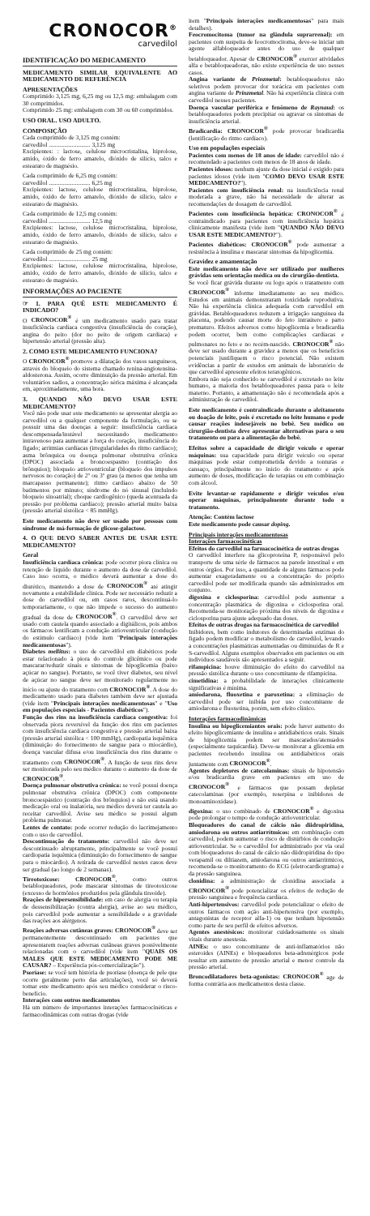CRONOCOR<sup>®</sup>
carvedilol
IDENTIFICAÇÃO DO MEDICAMENTO
MEDICAMENTO SIMILAR EQUIVALENTE AO MEDICAMENTO DE REFERÊNCIA
APRESENTAÇÕES
Comprimido 3,125 mg, 6,25 mg ou 12,5 mg: embalagem com 30 comprimidos.
Comprimido 25 mg: embalagem com 30 ou 60 comprimidos.
USO ORAL. USO ADULTO.
COMPOSIÇÃO
Cada comprimido de 3,125 mg contém:
carvedilol ........................... 3,125 mg
Excipientes: : lactose, celulose microcristalina, hiprolose, amido, óxido de ferro amarelo, dióxido de silício, talco e estearato de magnésio.
Cada comprimido de 6,25 mg contém:
carvedilol ........................... 6,25 mg
Excipientes: lactose, celulose microcristalina, hiprolose, amido, óxido de ferro amarelo, dióxido de silício, talco e estearato de magnésio.
Cada comprimido de 12,5 mg contém:
carvedilol ........................... 12,5 mg
Excipientes: lactose, celulose microcristalina, hiprolose, amido, óxido de ferro amarelo, dióxido de silício, talco e estearato de magnésio.
Cada comprimido de 25 mg contém:
carvedilol ........................... 25 mg
Excipientes: lactose, celulose microcristalina, hiprolose, amido, óxido de ferro amarelo, dióxido de silício, talco e estearato de magnésio.
INFORMAÇÕES AO PACIENTE
☞ 1. PARA QUÊ ESTE MEDICAMENTO É INDICADO?
O CRONOCOR<sup>®</sup> é um medicamento usado para tratar insuficiência cardíaca congestiva (insuficiência do coração), angina do peito (dor no peito de origem cardíaca) e hipertensão arterial (pressão alta).
2. COMO ESTE MEDICAMENTO FUNCIONA?
O CRONOCOR<sup>®</sup> promove a dilatação dos vasos sanguíneos, através do bloqueio do sistema chamado renina-angiotensina-aldosterona. Assim, ocorre diminuição da pressão arterial. Em voluntários sadios, a concentração sérica máxima é alcançada em, aproximadamente, uma hora.
3. QUANDO NÃO DEVO USAR ESTE MEDICAMENTO?
Você não pode usar este medicamento se apresentar alergia ao carvedilol ou a qualquer componente da formulação, ou se possuir uma das doenças a seguir: insuficiência cardíaca descompensada/instável necessitando medicamento intravenoso para aumentar a força do coração, insuficiência do fígado; arritmias cardíacas (irregularidades do ritmo cardíaco); asma brônquica ou doença pulmonar obstrutiva crônica (DPOC) associada a broncoespasmo (contração dos brônquios); bloqueio atrioventricular (bloqueio dos impulsos nervosos no coração) de 2º ou 3º grau (a menos que tenha um marcapasso permanente); ritmo cardíaco abaixo de 50 batimentos por minuto; síndrome do nó sinusal (incluindo bloqueio sinoatrial); choque cardiogênico (queda acentuada da pressão por problema cardíaco); pressão arterial muito baixa (pressão arterial sistólica < 85 mmHg).
Este medicamento não deve ser usado por pessoas com síndrome de má-formação de glicose-galactose.
4. O QUE DEVO SABER ANTES DE USAR ESTE MEDICAMENTO?
Geral
Insuficiência cardíaca crônica: pode ocorrer piora clínica ou retenção de líquido durante o aumento da dose de carvedilol. Caso isso ocorra, o médico deverá aumentar a dose do diurético, mantendo a dose de CRONOCOR<sup>®</sup> até atingir novamente a estabilidade clínica. Pode ser necessário reduzir a dose do carvedilol ou, em casos raros, descontinuá-lo temporariamente, o que não impede o sucesso do aumento gradual da dose de CRONOCOR<sup>®</sup>. O carvedilol deve ser usado com cautela quando associado a digitálicos, pois ambos os fármacos lentificam a condução atrioventricular (condução do estímulo cardíaco) (vide item "Principais interações medicamentosas").
Diabetes mellitus: o uso de carvedilol em diabéticos pode estar relacionado à piora do controle glicêmico ou pode mascarar/reduzir sinais e sintomas de hipoglicemia (baixo açúcar no sangue). Portanto, se você tiver diabetes, seu nível de açúcar no sangue deve ser monitorado regularmente no início ou ajuste do tratamento com CRONOCOR<sup>®</sup>. A dose do medicamento usado para diabetes também deve ser ajustada (vide item "Principais interações medicamentosas" e "Uso em populações especiais - Pacientes diabéticos").
Função dos rins na insuficiência cardíaca congestiva: foi observada piora reversível da função dos rins em pacientes com insuficiência cardíaca congestiva e pressão arterial baixa (pressão arterial sistólica < 100 mmHg), cardiopatia isquêmica (diminuição do fornecimento de sangue para o miocárdio), doença vascular difusa e/ou insuficiência dos rins durante o tratamento com CRONOCOR<sup>®</sup>. A função de seus rins deve ser monitorada pelo seu médico durante o aumento da dose de CRONOCOR<sup>®</sup>.
Doença pulmonar obstrutiva crônica: se você possui doença pulmonar obstrutiva crônica (DPOC) com componente broncoespástico (contração dos brônquios) e não está usando medicação oral ou inalatória, seu médico deverá ter cautela ao receitar carvedilol. Avise seu médico se possui algum problema pulmonar.
Lentes de contato: pode ocorrer redução do lacrimejamento com o uso de carvedilol.
Descontinuação do tratamento: carvedilol não deve ser descontinuado abruptamente, principalmente se você possui cardiopatia isquêmica (diminuição do fornecimento de sangue para o miocárdio). A retirada de carvedilol nestes casos deve ser gradual (ao longo de 2 semanas).
Tireotoxicose: CRONOCOR<sup>®</sup>, como outros betabloqueadores, pode mascarar sintomas de tireotoxicose (excesso de hormônios produzidos pela glândula tireoide).
Reações de hipersensibilidade: em caso de alergia ou terapia de dessensibilização (contra alergia), avise ao seu médico, pois carvedilol pode aumentar a sensibilidade e a gravidade das reações aos alérgenos.
Reações adversas cutâneas graves: CRONOCOR<sup>®</sup> deve ser permanentemente descontinuado em pacientes que apresentarem reações adversas cutâneas graves possivelmente relacionadas com o carvedilol (vide item "QUAIS OS MALES QUE ESTE MEDICAMENTO PODE ME CAUSAR? – Experiência pós-comercialização").
Psoríase: se você tem história de psoríase (doença de pele que ocorre geralmente perto das articulações), você só deverá tomar este medicamento após seu médico considerar o risco-benefício.
Interações com outros medicamentos
Há um número de importantes interações farmacocinéticas e farmacodinâmicas com outras drogas (vide
item "Principais interações medicamentosas" para mais detalhes).
Feocromocitoma (tumor na glândula suprarrenal): em pacientes com suspeita de feocromocitoma, deve-se iniciar um agente alfabloqueador antes do uso de qualquer betabloqueador. Apesar de CRONOCOR<sup>®</sup> exercer atividades alfa e betabloqueadoras, não existe experiência de uso nesses casos.
Angina variante de Prinzmetal: betabloqueadores não seletivos podem provocar dor torácica em pacientes com angina variante de Prinzmetal. Não há experiência clínica com carvedilol nesses pacientes.
Doença vascular periférica e fenômeno de Raynaud: os betabloqueadores podem precipitar ou agravar os sintomas de insuficiência arterial.
Bradicardia: CRONOCOR<sup>®</sup> pode provocar bradicardia (lentificação do ritmo cardíaco).
Uso em populações especiais
Pacientes com menos de 18 anos de idade: carvedilol não é recomendado a pacientes com menos de 18 anos de idade.
Pacientes idosos: nenhum ajuste da dose inicial é exigido para pacientes idosos (vide item "COMO DEVO USAR ESTE MEDICAMENTO?").
Pacientes com insuficiência renal: na insuficiência renal moderada a grave, não há necessidade de alterar as recomendações de dosagem de carvedilol.
Pacientes com insuficiência hepática: CRONOCOR<sup>®</sup> é contraindicado para pacientes com insuficiência hepática clinicamente manifesta (vide item "QUANDO NÃO DEVO USAR ESTE MEDICAMENTO?").
Pacientes diabéticos: CRONOCOR<sup>®</sup> pode aumentar a resistência à insulina e mascarar sintomas da hipoglicemia.
Gravidez e amamentação
Este medicamento não deve ser utilizado por mulheres grávidas sem orientação médica ou do cirurgião-dentista.
Se você ficar grávida durante ou logo após o tratamento com CRONOCOR<sup>®</sup> informe imediatamente ao seu médico. Estudos em animais demonstraram toxicidade reprodutiva. Não há experiência clínica adequada com carvedilol em grávidas. Betabloqueadores reduzem a irrigação sanguínea da placenta, podendo causar morte do feto intraútero e parto prematuro. Efeitos adversos como hipoglicemia e bradicardia podem ocorrer, bem como complicações cardíacas e pulmonares no feto e no recém-nascido. CRONOCOR<sup>®</sup> não deve ser usado durante a gravidez a menos que os benefícios potenciais justifiquem o risco potencial. Não existem evidências a partir de estudos em animais de laboratório de que carvedilol apresente efeitos teratogênicos.
Embora não seja conhecido se carvedilol é excretado no leite humano, a maioria dos betabloqueadores passa para o leite materno. Portanto, a amamentação não é recomendada após a administração de carvedilol.
Este medicamento é contraindicado durante o aleitamento ou doação de leite, pois é excretado no leite humano e pode causar reações indesejáveis no bebê. Seu médico ou cirurgião-dentista deve apresentar alternativas para o seu tratamento ou para a alimentação do bebê.
Efeitos sobre a capacidade de dirigir veículo e operar máquinas: sua capacidade para dirigir veículo ou operar máquinas pode estar comprometida devido a tonturas e cansaço, principalmente no início do tratamento e após aumento de doses, modificação de terapias ou em combinação com álcool.
Evite levantar-se rapidamente e dirigir veículos e/ou operar máquinas, principalmente durante todo o tratamento.
Atenção: Contém lactose
Este medicamento pode causar doping.
Principais interações medicamentosas
Interações farmacocinéticas
Efeitos do carvedilol na farmacocinética de outras drogas
O carvedilol interfere na glicoproteína P, responsável pelo transporte de uma série de fármacos na parede intestinal e em outros órgãos. Por isso, a quantidade de alguns fármacos pode aumentar exageradamente ou a concentração do próprio carvedilol pode ser modificada quando são administrados em conjunto.
digoxina e ciclosporina: carvedilol pode aumentar a concentração plasmática de digoxina e ciclosporina oral. Recomenda-se monitoração próxima dos níveis de digoxina e ciclosporina para ajuste adequado das doses.
Efeitos de outras drogas na farmacocinética de carvedilol
Inibidores, bem como indutores de determinadas enzimas do fígado podem modificar o metabolismo de carvedilol, levando a concentrações plasmáticas aumentadas ou diminuídas de R e S-carvedilol. Alguns exemplos observados em pacientes ou em indivíduos saudáveis são apresentados a seguir.
rifampicina: houve diminuição do efeito do carvedilol na pressão sistólica durante o uso concomitante de rifampicina.
cimetidina: a probabilidade de interações clinicamente significativas é mínima.
amiodarona, fluoxetina e paroxetina: a eliminação de carvedilol pode ser inibida por uso concomitante de amiodarona e fluoxetina, porém, sem efeito clínico.
Interações farmacodinâmicas
Insulina ou hipoglicemiantes orais: pode haver aumento do efeito hipoglicemiante de insulina e antidiabéticos orais. Sinais de hipoglicemia podem ser mascarados/atenuados (especialmente taquicardia). Deve-se monitorar a glicemia em pacientes recebendo insulina ou antidiabéticos orais juntamente com CRONOCOR<sup>®</sup>.
Agentes depletores de catecolaminas: sinais de hipotensão e/ou bradicardia grave em pacientes em uso de CRONOCOR<sup>®</sup> e fármacos que possam depletar catecolaminas (por exemplo, reserpina e inibidores de monoaminoxidase).
digoxina: o uso combinado de CRONOCOR<sup>®</sup> e digoxina pode prolongar o tempo de condução atrioventricular.
Bloqueadores do canal de cálcio não diidropiridina, amiodarona ou outros antiarrítmicos: em combinação com carvedilol, podem aumentar o risco de distúrbios de condução atrioventricular. Se o carvedilol for administrado por via oral com bloqueadores do canal de cálcio não diidropiridina do tipo verapamil ou diltiazem, amiodarona ou outros antiarrítmicos, recomenda-se o monitoramento do ECG (eletrocardiograma) e da pressão sanguínea.
clonidina: a administração de clonidina associada a CRONOCOR<sup>®</sup> pode potencializar os efeitos de redução de pressão sanguínea e frequência cardíaca.
Anti-hipertensivos: carvedilol pode potencializar o efeito de outros fármacos com ação anti-hipertensiva (por exemplo, antagonistas de receptor alfa-1) ou que tenham hipotensão como parte de seu perfil de efeitos adversos.
Agentes anestésicos: monitorar cuidadosamente os sinais vitais durante anestesia.
AINEs: o uso concomitante de anti-inflamatórios não esteroides (AINEs) e bloqueadores beta-adrenérgicos pode resultar em aumento de pressão arterial e menor controle da pressão arterial.
Broncodilatadores beta-agonistas: CRONOCOR<sup>®</sup> age de forma contrária aos medicamentos desta classe.